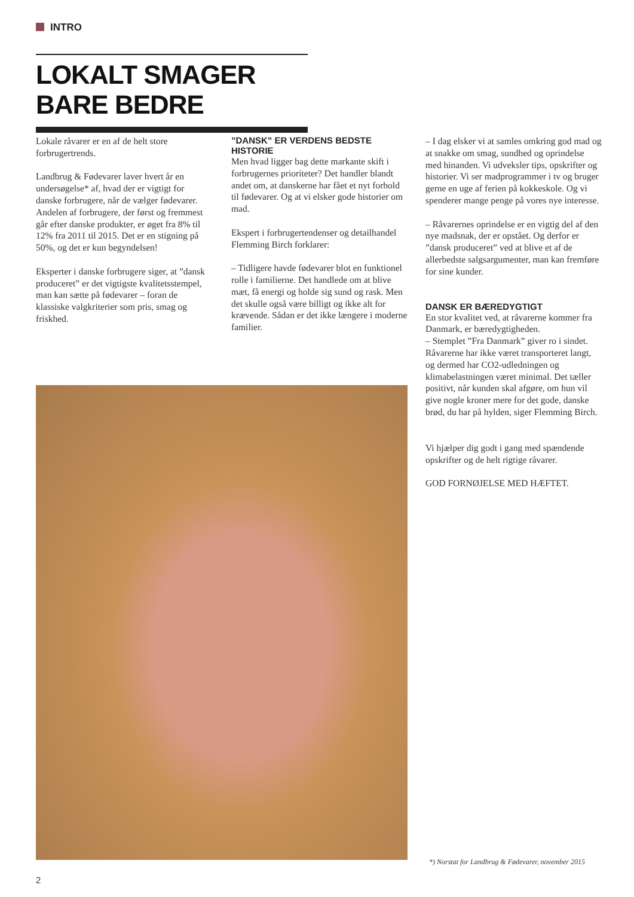INTRO
LOKALT SMAGER BARE BEDRE
Lokale råvarer er en af de helt store forbrugertrends.
Landbrug & Fødevarer laver hvert år en undersøgelse* af, hvad der er vigtigt for danske forbrugere, når de vælger fødevarer. Andelen af forbrugere, der først og fremmest går efter danske produkter, er øget fra 8% til 12% fra 2011 til 2015. Det er en stigning på 50%, og det er kun begyndelsen!
Eksperter i danske forbrugere siger, at ”dansk produceret” er det vigtigste kvalitetsstempel, man kan sætte på fødevarer – foran de klassiske valgkriterier som pris, smag og friskhed.
”DANSK” ER VERDENS BEDSTE HISTORIE
Men hvad ligger bag dette markante skift i forbrugernes prioriteter? Det handler blandt andet om, at danskerne har fået et nyt forhold til fødevarer. Og at vi elsker gode historier om mad.
Ekspert i forbrugertendenser og detailhandel Flemming Birch forklarer:
– Tidligere havde fødevarer blot en funktionel rolle i familierne. Det handlede om at blive mæt, få energi og holde sig sund og rask. Men det skulle også være billigt og ikke alt for krævende. Sådan er det ikke længere i moderne familier.
– I dag elsker vi at samles omkring god mad og at snakke om smag, sundhed og oprindelse med hinanden. Vi udveksler tips, opskrifter og historier. Vi ser madprogrammer i tv og bruger gerne en uge af ferien på kokkeskole. Og vi spenderer mange penge på vores nye interesse.
– Råvarernes oprindelse er en vigtig del af den nye madsnak, der er opstået. Og derfor er ”dansk produceret” ved at blive et af de allerbedste salgsargumenter, man kan fremføre for sine kunder.
DANSK ER BÆREDYGTIGT
En stor kvalitet ved, at råvarerne kommer fra Danmark, er bæredygtigheden.
– Stemplet ”Fra Danmark” giver ro i sindet. Råvarerne har ikke været transporteret langt, og dermed har CO2-udledningen og klimabelastningen været minimal. Det tæller positivt, når kunden skal afgøre, om hun vil give nogle kroner mere for det gode, danske brød, du har på hylden, siger Flemming Birch.
Vi hjælper dig godt i gang med spændende opskrifter og de helt rigtige råvarer.
GOD FORNØJELSE MED HÆFTET.
*) Norstat for Landbrug & Fødevarer, november 2015
2